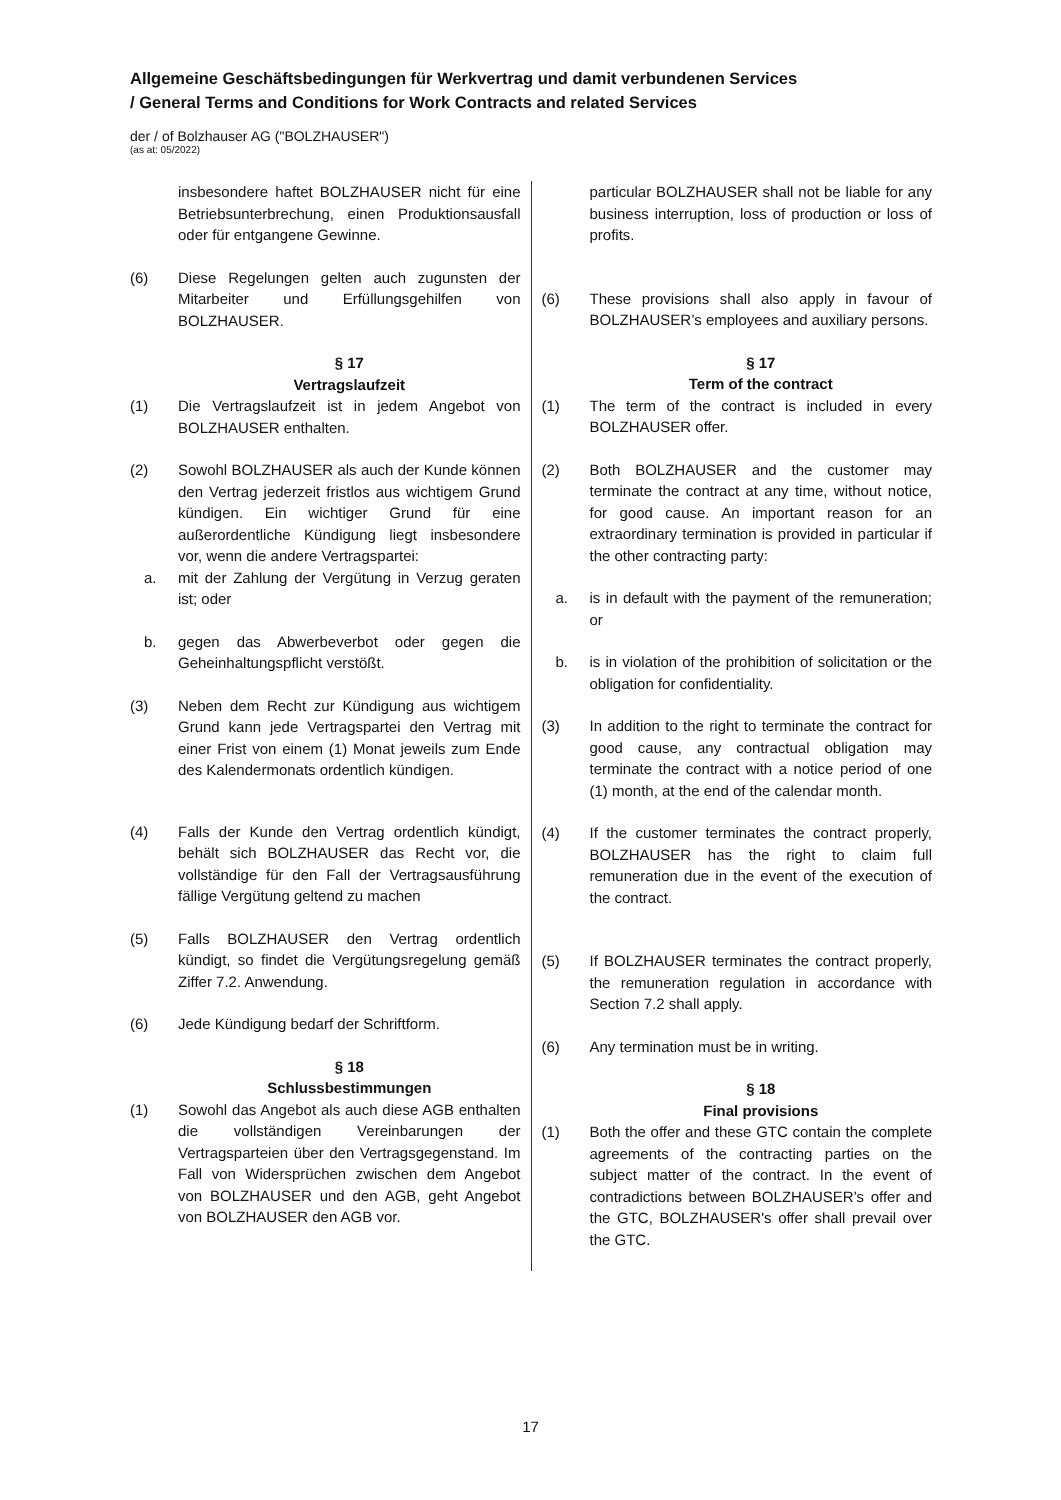Allgemeine Geschäftsbedingungen für Werkvertrag und damit verbundenen Services
/ General Terms and Conditions for Work Contracts and related Services
der / of Bolzhauser AG ("BOLZHAUSER")
(as at: 05/2022)
insbesondere haftet BOLZHAUSER nicht für eine Betriebsunterbrechung, einen Produktionsausfall oder für entgangene Gewinne.
(6) Diese Regelungen gelten auch zugunsten der Mitarbeiter und Erfüllungsgehilfen von BOLZHAUSER.
§ 17
Vertragslaufzeit
(1) Die Vertragslaufzeit ist in jedem Angebot von BOLZHAUSER enthalten.
(2) Sowohl BOLZHAUSER als auch der Kunde können den Vertrag jederzeit fristlos aus wichtigem Grund kündigen. Ein wichtiger Grund für eine außerordentliche Kündigung liegt insbesondere vor, wenn die andere Vertragspartei:
a. mit der Zahlung der Vergütung in Verzug geraten ist; oder
b. gegen das Abwerbeverbot oder gegen die Geheinhaltungspflicht verstößt.
(3) Neben dem Recht zur Kündigung aus wichtigem Grund kann jede Vertragspartei den Vertrag mit einer Frist von einem (1) Monat jeweils zum Ende des Kalendermonats ordentlich kündigen.
(4) Falls der Kunde den Vertrag ordentlich kündigt, behält sich BOLZHAUSER das Recht vor, die vollständige für den Fall der Vertragsausführung fällige Vergütung geltend zu machen
(5) Falls BOLZHAUSER den Vertrag ordentlich kündigt, so findet die Vergütungsregelung gemäß Ziffer 7.2. Anwendung.
(6) Jede Kündigung bedarf der Schriftform.
§ 18
Schlussbestimmungen
(1) Sowohl das Angebot als auch diese AGB enthalten die vollständigen Vereinbarungen der Vertragsparteien über den Vertragsgegenstand. Im Fall von Widersprüchen zwischen dem Angebot von BOLZHAUSER und den AGB, geht Angebot von BOLZHAUSER den AGB vor.
particular BOLZHAUSER shall not be liable for any business interruption, loss of production or loss of profits.
(6) These provisions shall also apply in favour of BOLZHAUSER’s employees and auxiliary persons.
§ 17
Term of the contract
(1) The term of the contract is included in every BOLZHAUSER offer.
(2) Both BOLZHAUSER and the customer may terminate the contract at any time, without notice, for good cause. An important reason for an extraordinary termination is provided in particular if the other contracting party:
a. is in default with the payment of the remuneration; or
b. is in violation of the prohibition of solicitation or the obligation for confidentiality.
(3) In addition to the right to terminate the contract for good cause, any contractual obligation may terminate the contract with a notice period of one (1) month, at the end of the calendar month.
(4) If the customer terminates the contract properly, BOLZHAUSER has the right to claim full remuneration due in the event of the execution of the contract.
(5) If BOLZHAUSER terminates the contract properly, the remuneration regulation in accordance with Section 7.2 shall apply.
(6) Any termination must be in writing.
§ 18
Final provisions
(1) Both the offer and these GTC contain the complete agreements of the contracting parties on the subject matter of the contract. In the event of contradictions between BOLZHAUSER’s offer and the GTC, BOLZHAUSER's offer shall prevail over the GTC.
17